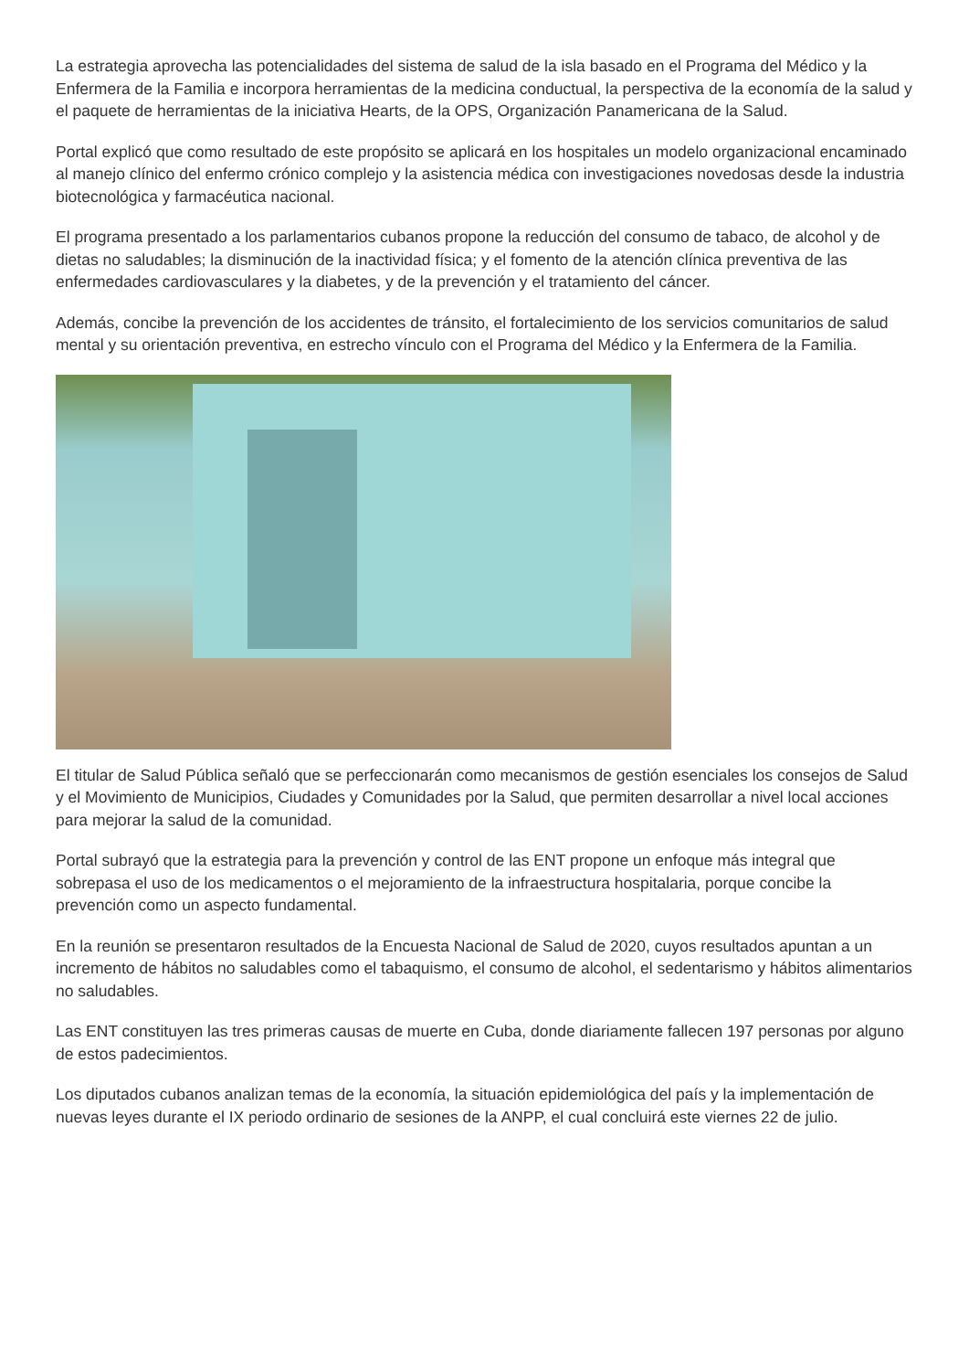La estrategia aprovecha las potencialidades del sistema de salud de la isla basado en el Programa del Médico y la Enfermera de la Familia e incorpora herramientas de la medicina conductual, la perspectiva de la economía de la salud y el paquete de herramientas de la iniciativa Hearts, de la OPS, Organización Panamericana de la Salud.
Portal explicó que como resultado de este propósito se aplicará en los hospitales un modelo organizacional encaminado al manejo clínico del enfermo crónico complejo y la asistencia médica con investigaciones novedosas desde la industria biotecnológica y farmacéutica nacional.
El programa presentado a los parlamentarios cubanos propone la reducción del consumo de tabaco, de alcohol y de dietas no saludables; la disminución de la inactividad física; y el fomento de la atención clínica preventiva de las enfermedades cardiovasculares y la diabetes, y de la prevención y el tratamiento del cáncer.
Además, concibe la prevención de los accidentes de tránsito, el fortalecimiento de los servicios comunitarios de salud mental y su orientación preventiva, en estrecho vínculo con el Programa del Médico y la Enfermera de la Familia.
El titular de Salud Pública señaló que se perfeccionarán como mecanismos de gestión esenciales los consejos de Salud y el Movimiento de Municipios, Ciudades y Comunidades por la Salud, que permiten desarrollar a nivel local acciones para mejorar la salud de la comunidad.
Portal subrayó que la estrategia para la prevención y control de las ENT propone un enfoque más integral que sobrepasa el uso de los medicamentos o el mejoramiento de la infraestructura hospitalaria, porque concibe la prevención como un aspecto fundamental.
En la reunión se presentaron resultados de la Encuesta Nacional de Salud de 2020, cuyos resultados apuntan a un incremento de hábitos no saludables como el tabaquismo, el consumo de alcohol, el sedentarismo y hábitos alimentarios no saludables.
Las ENT constituyen las tres primeras causas de muerte en Cuba, donde diariamente fallecen 197 personas por alguno de estos padecimientos.
Los diputados cubanos analizan temas de la economía, la situación epidemiológica del país y la implementación de nuevas leyes durante el IX periodo ordinario de sesiones de la ANPP, el cual concluirá este viernes 22 de julio.